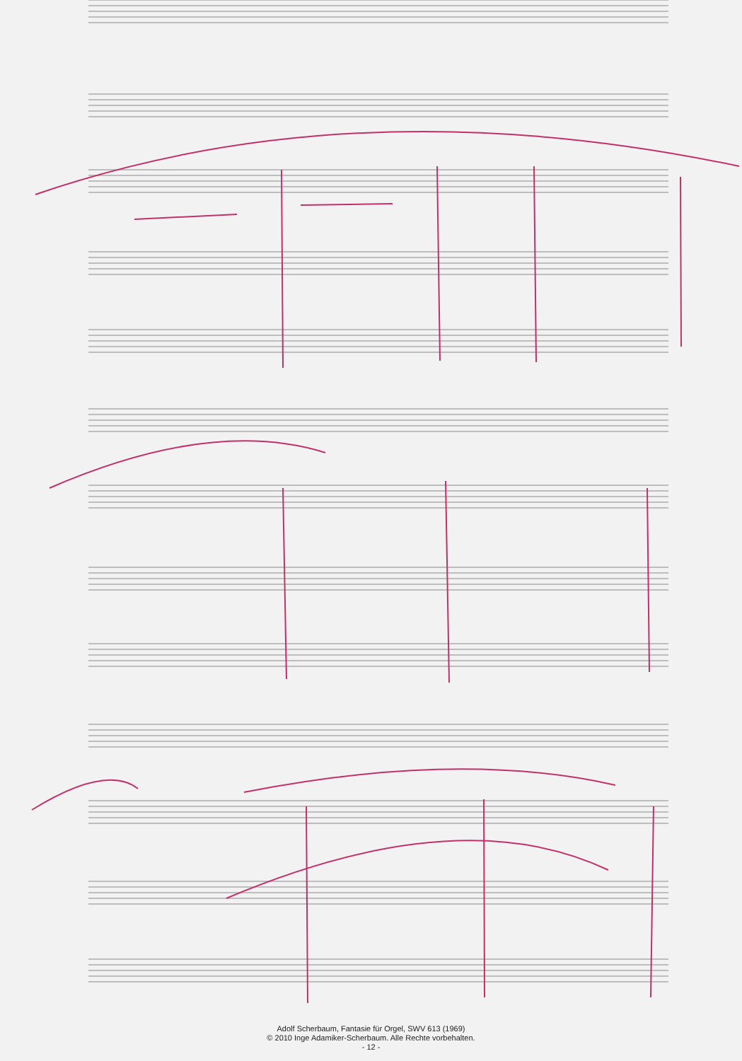Adolf Scherbaum, Fantasie für Orgel, SWV 613 (1969)
© 2010 Inge Adamiker-Scherbaum. Alle Rechte vorbehalten.
- 12 -